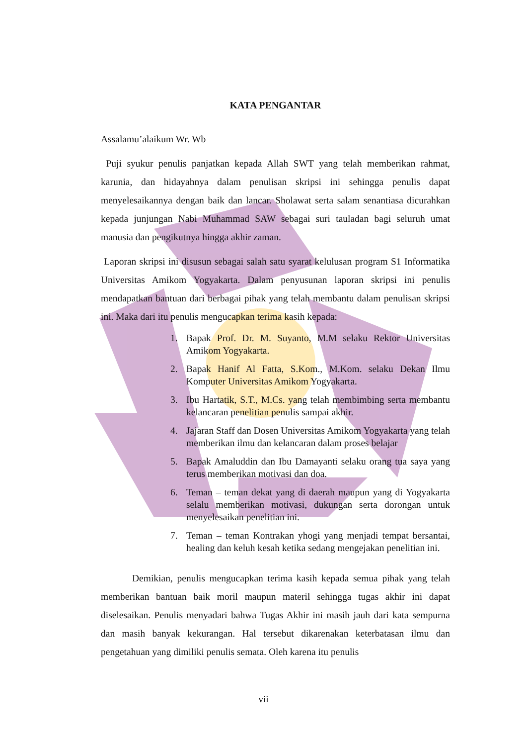KATA PENGANTAR
Assalamu’alaikum Wr. Wb
Puji syukur penulis panjatkan kepada Allah SWT yang telah memberikan rahmat, karunia, dan hidayahnya dalam penulisan skripsi ini sehingga penulis dapat menyelesaikannya dengan baik dan lancar. Sholawat serta salam senantiasa dicurahkan kepada junjungan Nabi Muhammad SAW sebagai suri tauladan bagi seluruh umat manusia dan pengikutnya hingga akhir zaman.
Laporan skripsi ini disusun sebagai salah satu syarat kelulusan program S1 Informatika Universitas Amikom Yogyakarta. Dalam penyusunan laporan skripsi ini penulis mendapatkan bantuan dari berbagai pihak yang telah membantu dalam penulisan skripsi ini. Maka dari itu penulis mengucapkan terima kasih kepada:
1. Bapak Prof. Dr. M. Suyanto, M.M selaku Rektor Universitas Amikom Yogyakarta.
2. Bapak Hanif Al Fatta, S.Kom., M.Kom. selaku Dekan Ilmu Komputer Universitas Amikom Yogyakarta.
3. Ibu Hartatik, S.T., M.Cs. yang telah membimbing serta membantu kelancaran penelitian penulis sampai akhir.
4. Jajaran Staff dan Dosen Universitas Amikom Yogyakarta yang telah memberikan ilmu dan kelancaran dalam proses belajar
5. Bapak Amaluddin dan Ibu Damayanti selaku orang tua saya yang terus memberikan motivasi dan doa.
6. Teman – teman dekat yang di daerah maupun yang di Yogyakarta selalu memberikan motivasi, dukungan serta dorongan untuk menyelesaikan penelitian ini.
7. Teman – teman Kontrakan yhogi yang menjadi tempat bersantai, healing dan keluh kesah ketika sedang mengejakan penelitian ini.
Demikian, penulis mengucapkan terima kasih kepada semua pihak yang telah memberikan bantuan baik moril maupun materil sehingga tugas akhir ini dapat diselesaikan. Penulis menyadari bahwa Tugas Akhir ini masih jauh dari kata sempurna dan masih banyak kekurangan. Hal tersebut dikarenakan keterbatasan ilmu dan pengetahuan yang dimiliki penulis semata. Oleh karena itu penulis
vii